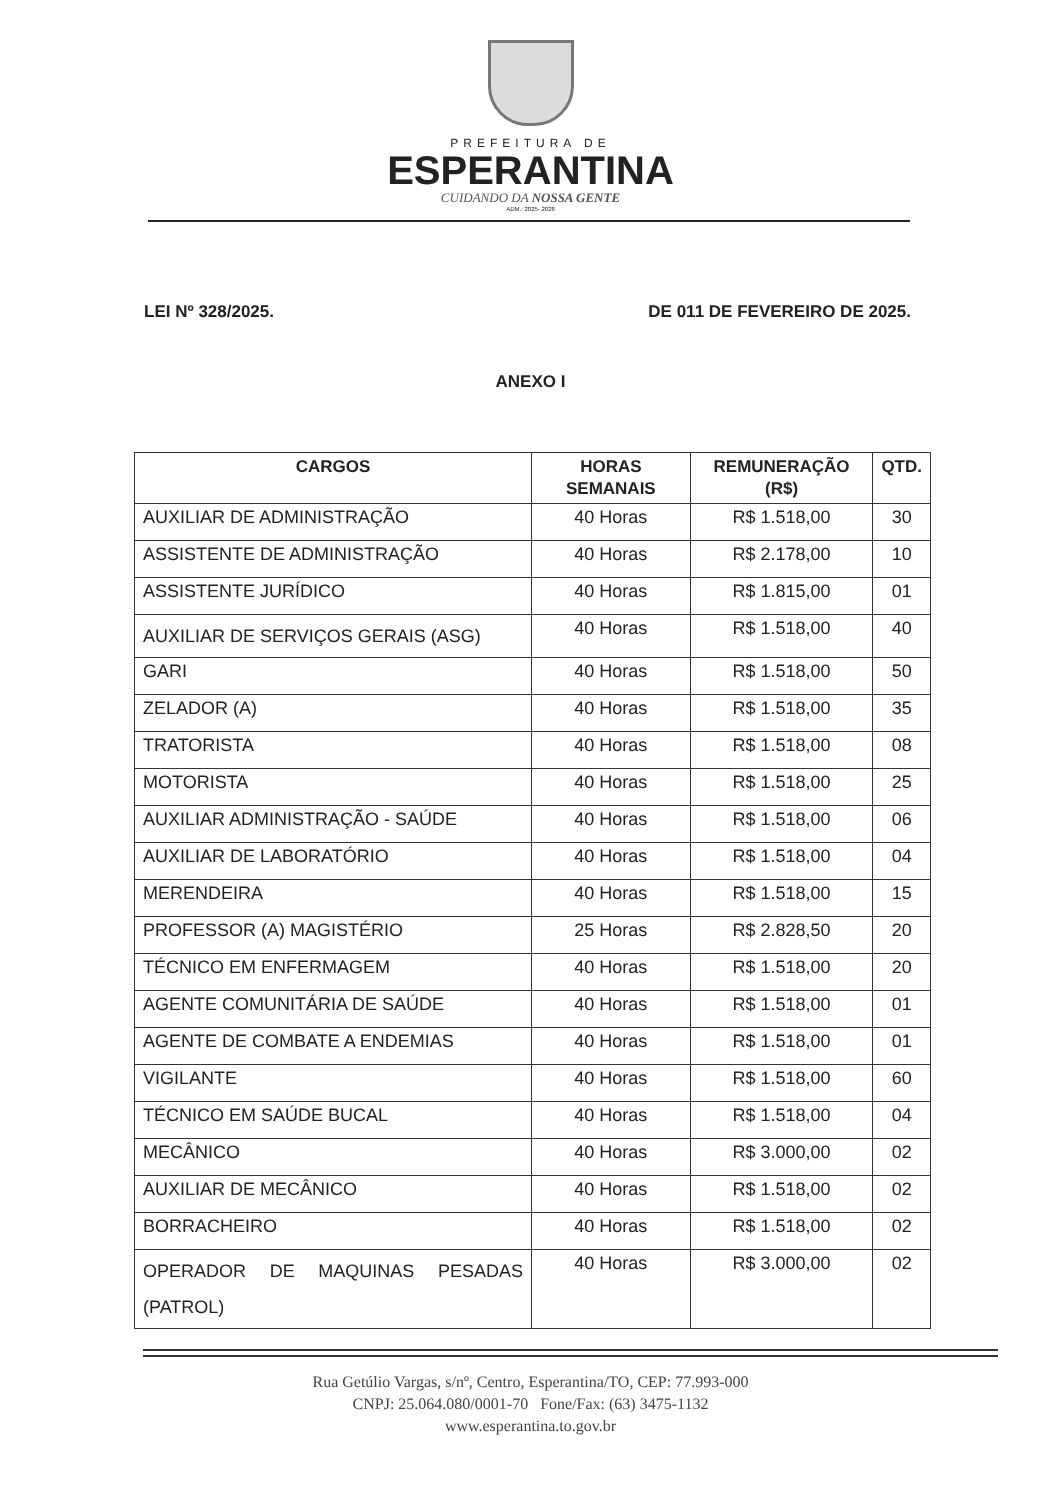PREFEITURA DE
ESPERANTINA
CUIDANDO DA NOSSA GENTE
ADM.: 2025- 2028
LEI Nº 328/2025. DE 011 DE FEVEREIRO DE 2025.
ANEXO I
| CARGOS | HORAS SEMANAIS | REMUNERAÇÃO (R$) | QTD. |
| --- | --- | --- | --- |
| AUXILIAR DE ADMINISTRAÇÃO | 40 Horas | R$ 1.518,00 | 30 |
| ASSISTENTE DE ADMINISTRAÇÃO | 40 Horas | R$ 2.178,00 | 10 |
| ASSISTENTE JURÍDICO | 40 Horas | R$ 1.815,00 | 01 |
| AUXILIAR DE SERVIÇOS GERAIS (ASG) | 40 Horas | R$ 1.518,00 | 40 |
| GARI | 40 Horas | R$ 1.518,00 | 50 |
| ZELADOR (A) | 40 Horas | R$ 1.518,00 | 35 |
| TRATORISTA | 40 Horas | R$ 1.518,00 | 08 |
| MOTORISTA | 40 Horas | R$ 1.518,00 | 25 |
| AUXILIAR ADMINISTRAÇÃO - SAÚDE | 40 Horas | R$ 1.518,00 | 06 |
| AUXILIAR DE LABORATÓRIO | 40 Horas | R$ 1.518,00 | 04 |
| MERENDEIRA | 40 Horas | R$ 1.518,00 | 15 |
| PROFESSOR (A) MAGISTÉRIO | 25 Horas | R$ 2.828,50 | 20 |
| TÉCNICO EM ENFERMAGEM | 40 Horas | R$ 1.518,00 | 20 |
| AGENTE COMUNITÁRIA DE SAÚDE | 40 Horas | R$ 1.518,00 | 01 |
| AGENTE DE COMBATE A ENDEMIAS | 40 Horas | R$ 1.518,00 | 01 |
| VIGILANTE | 40 Horas | R$ 1.518,00 | 60 |
| TÉCNICO EM SAÚDE BUCAL | 40 Horas | R$ 1.518,00 | 04 |
| MECÂNICO | 40 Horas | R$ 3.000,00 | 02 |
| AUXILIAR DE MECÂNICO | 40 Horas | R$ 1.518,00 | 02 |
| BORRACHEIRO | 40 Horas | R$ 1.518,00 | 02 |
| OPERADOR DE MAQUINAS PESADAS (PATROL) | 40 Horas | R$ 3.000,00 | 02 |
Rua Getúlio Vargas, s/nº, Centro, Esperantina/TO, CEP: 77.993-000
CNPJ: 25.064.080/0001-70 Fone/Fax: (63) 3475-1132
www.esperantina.to.gov.br